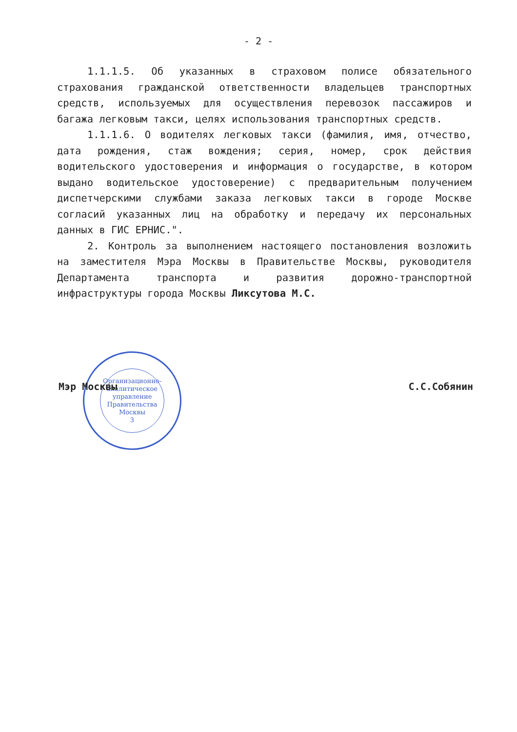- 2 -
1.1.1.5. Об указанных в страховом полисе обязательного страхования гражданской ответственности владельцев транспортных средств, используемых для осуществления перевозок пассажиров и багажа легковым такси, целях использования транспортных средств.
1.1.1.6. О водителях легковых такси (фамилия, имя, отчество, дата рождения, стаж вождения; серия, номер, срок действия водительского удостоверения и информация о государстве, в котором выдано водительское удостоверение) с предварительным получением диспетчерскими службами заказа легковых такси в городе Москве согласий указанных лиц на обработку и передачу их персональных данных в ГИС ЕРНИС.".
2. Контроль за выполнением настоящего постановления возложить на заместителя Мэра Москвы в Правительстве Москвы, руководителя Департамента транспорта и развития дорожно-транспортной инфраструктуры города Москвы Ликсутова М.С.
Организационно-
аналитическое
управление
Правительства
Москвы
3
Мэр Москвы С.С.Собянин